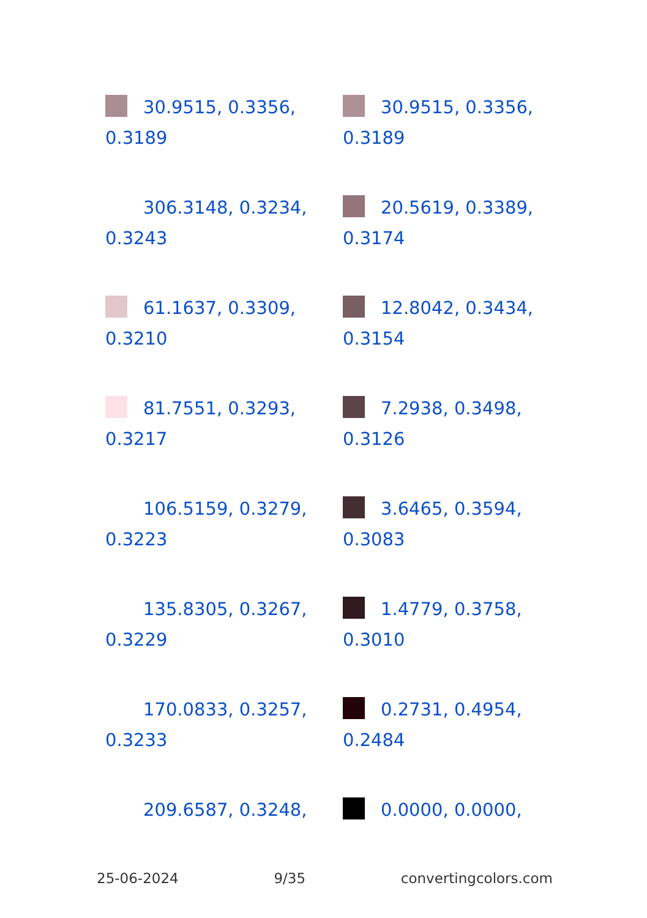30.9515, 0.3356, 0.3189
30.9515, 0.3356, 0.3189
306.3148, 0.3234, 0.3243
20.5619, 0.3389, 0.3174
61.1637, 0.3309, 0.3210
12.8042, 0.3434, 0.3154
81.7551, 0.3293, 0.3217
7.2938, 0.3498, 0.3126
106.5159, 0.3279, 0.3223
3.6465, 0.3594, 0.3083
135.8305, 0.3267, 0.3229
1.4779, 0.3758, 0.3010
170.0833, 0.3257, 0.3233
0.2731, 0.4954, 0.2484
209.6587, 0.3248,
0.0000, 0.0000,
25-06-2024 9/35 convertingcolors.com